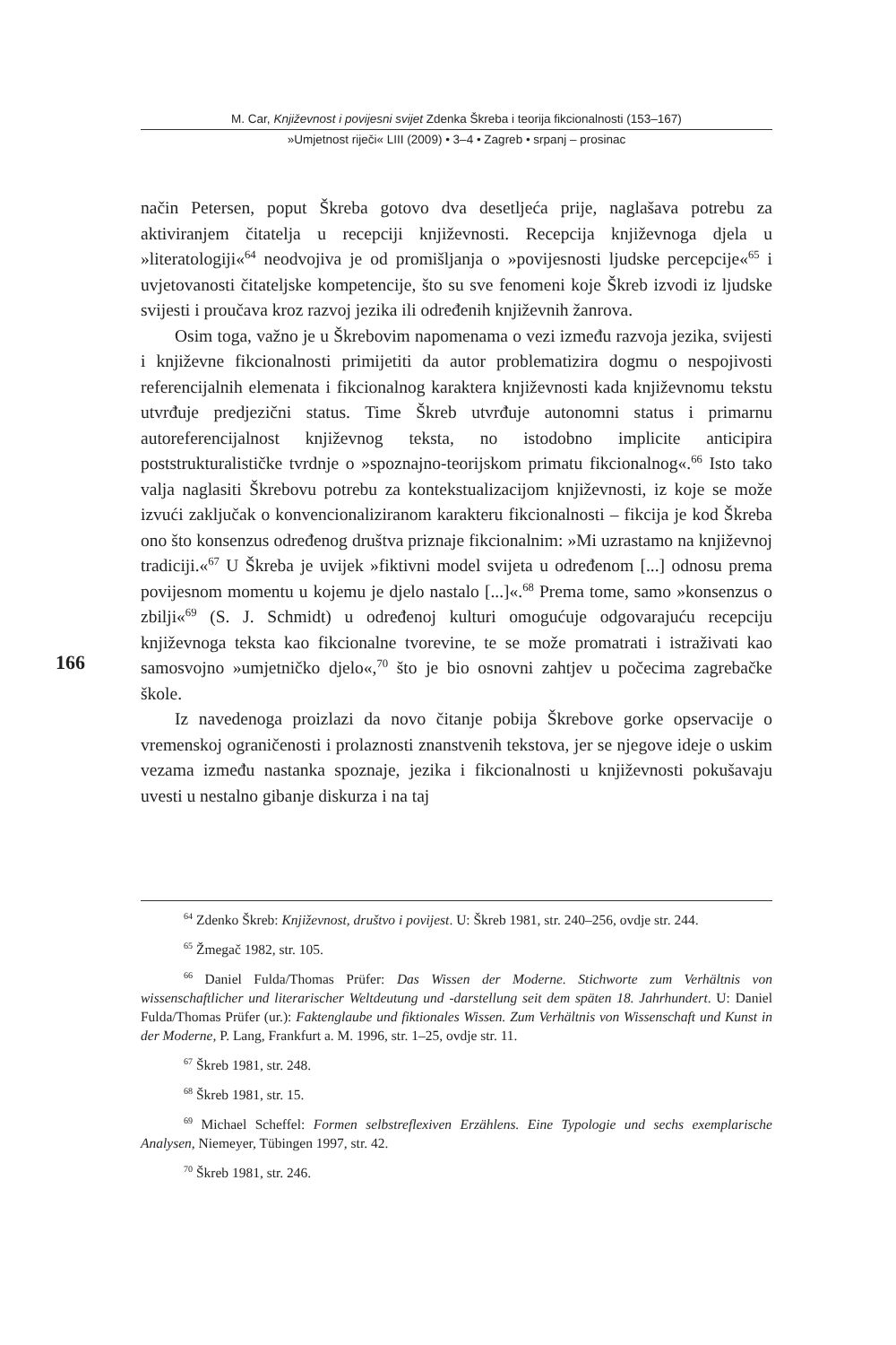M. Car, Književnost i povijesni svijet Zdenka Škreba i teorija fikcionalnosti (153–167)
»Umjetnost riječi« LIII (2009) • 3–4 • Zagreb • srpanj – prosinac
način Petersen, poput Škreba gotovo dva desetljeća prije, naglašava potrebu za aktiviranjem čitatelja u recepciji književnosti. Recepcija književnoga djela u »literatologiji«<sup>64</sup> neodvojiva je od promišljanja o »povijesnosti ljudske percepcije«<sup>65</sup> i uvjetovanosti čitateljske kompetencije, što su sve fenomeni koje Škreb izvodi iz ljudske svijesti i proučava kroz razvoj jezika ili određenih književnih žanrova.
Osim toga, važno je u Škrebovim napomenama o vezi između razvoja jezika, svijesti i književne fikcionalnosti primijetiti da autor problematizira dogmu o nespojivosti referencijalnih elemenata i fikcionalnog karaktera književnosti kada književnomu tekstu utvrđuje predjezični status. Time Škreb utvrđuje autonomni status i primarnu autoreferencijalnost književnog teksta, no istodobno implicite anticipira poststrukturalističke tvrdnje o »spoznajno-teorijskom primatu fikcionalnog«.<sup>66</sup> Isto tako valja naglasiti Škrebovu potrebu za kontekstualizacijom književnosti, iz koje se može izvući zaključak o konvencionaliziranom karakteru fikcionalnosti – fikcija je kod Škreba ono što konsenzus određenog društva priznaje fikcionalnim: »Mi uzrastamo na književnoj tradiciji.«<sup>67</sup> U Škreba je uvijek »fiktivni model svijeta u određenom [...] odnosu prema povijesnom momentu u kojemu je djelo nastalo [...]«.<sup>68</sup> Prema tome, samo »konsenzus o zbilji«<sup>69</sup> (S. J. Schmidt) u određenoj kulturi omogućuje odgovarajuću recepciju književnoga teksta kao fikcionalne tvorevine, te se može promatrati i istraživati kao samosvojno »umjetničko djelo«,<sup>70</sup> što je bio osnovni zahtjev u počecima zagrebačke škole.
Iz navedenoga proizlazi da novo čitanje pobija Škrebove gorke opservacije o vremenskoj ograničenosti i prolaznosti znanstvenih tekstova, jer se njegove ideje o uskim vezama između nastanka spoznaje, jezika i fikcionalnosti u književnosti pokušavaju uvesti u nestalno gibanje diskurza i na taj
166
<sup>64</sup> Zdenko Škreb: Književnost, društvo i povijest. U: Škreb 1981, str. 240–256, ovdje str. 244.
<sup>65</sup> Žmegač 1982, str. 105.
<sup>66</sup> Daniel Fulda/Thomas Prüfer: Das Wissen der Moderne. Stichworte zum Verhältnis von wissenschaftlicher und literarischer Weltdeutung und -darstellung seit dem späten 18. Jahrhundert. U: Daniel Fulda/Thomas Prüfer (ur.): Faktenglaube und fiktionales Wissen. Zum Verhältnis von Wissenschaft und Kunst in der Moderne, P. Lang, Frankfurt a. M. 1996, str. 1–25, ovdje str. 11.
<sup>67</sup> Škreb 1981, str. 248.
<sup>68</sup> Škreb 1981, str. 15.
<sup>69</sup> Michael Scheffel: Formen selbstreflexiven Erzählens. Eine Typologie und sechs exemplarische Analysen, Niemeyer, Tübingen 1997, str. 42.
<sup>70</sup> Škreb 1981, str. 246.